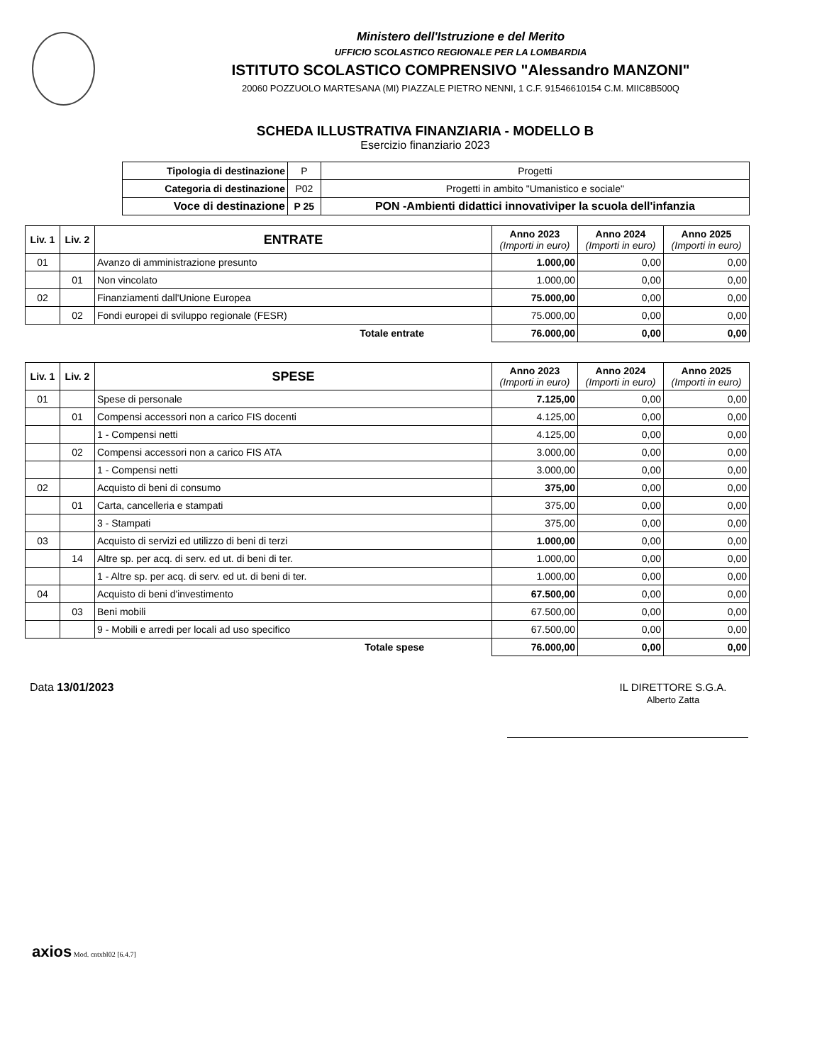Ministero dell'Istruzione e del Merito
UFFICIO SCOLASTICO REGIONALE PER LA LOMBARDIA
ISTITUTO SCOLASTICO COMPRENSIVO "Alessandro MANZONI"
20060 POZZUOLO MARTESANA (MI) PIAZZALE PIETRO NENNI, 1 C.F. 91546610154 C.M. MIIC8B500Q
SCHEDA ILLUSTRATIVA FINANZIARIA - MODELLO B
Esercizio finanziario 2023
| Tipologia di destinazione | P | Progetti |
| Categoria di destinazione | P02 | Progetti in ambito "Umanistico e sociale" |
| Voce di destinazione | P 25 | PON -Ambienti didattici innovativiper la scuola dell'infanzia |
| Liv. 1 | Liv. 2 | ENTRATE | Anno 2023 (Importi in euro) | Anno 2024 (Importi in euro) | Anno 2025 (Importi in euro) |
| --- | --- | --- | --- | --- | --- |
| 01 | | Avanzo di amministrazione presunto | 1.000,00 | 0,00 | 0,00 |
| | 01 | Non vincolato | 1.000,00 | 0,00 | 0,00 |
| 02 | | Finanziamenti dall'Unione Europea | 75.000,00 | 0,00 | 0,00 |
| | 02 | Fondi europei di sviluppo regionale (FESR) | 75.000,00 | 0,00 | 0,00 |
| | | Totale entrate | 76.000,00 | 0,00 | 0,00 |
| Liv. 1 | Liv. 2 | SPESE | Anno 2023 (Importi in euro) | Anno 2024 (Importi in euro) | Anno 2025 (Importi in euro) |
| --- | --- | --- | --- | --- | --- |
| 01 | | Spese di personale | 7.125,00 | 0,00 | 0,00 |
| | 01 | Compensi accessori non a carico FIS docenti | 4.125,00 | 0,00 | 0,00 |
| | | 1 - Compensi netti | 4.125,00 | 0,00 | 0,00 |
| | 02 | Compensi accessori non a carico FIS ATA | 3.000,00 | 0,00 | 0,00 |
| | | 1 - Compensi netti | 3.000,00 | 0,00 | 0,00 |
| 02 | | Acquisto di beni di consumo | 375,00 | 0,00 | 0,00 |
| | 01 | Carta, cancelleria e stampati | 375,00 | 0,00 | 0,00 |
| | | 3 - Stampati | 375,00 | 0,00 | 0,00 |
| 03 | | Acquisto di servizi ed utilizzo di beni di terzi | 1.000,00 | 0,00 | 0,00 |
| | 14 | Altre sp. per acq. di serv. ed ut. di beni di ter. | 1.000,00 | 0,00 | 0,00 |
| | | 1 - Altre sp. per acq. di serv. ed ut. di beni di ter. | 1.000,00 | 0,00 | 0,00 |
| 04 | | Acquisto di beni d'investimento | 67.500,00 | 0,00 | 0,00 |
| | 03 | Beni mobili | 67.500,00 | 0,00 | 0,00 |
| | | 9 - Mobili e arredi per locali ad uso specifico | 67.500,00 | 0,00 | 0,00 |
| | | Totale spese | 76.000,00 | 0,00 | 0,00 |
Data 13/01/2023 IL DIRETTORE S.G.A.
Alberto Zatta
axios Mod. cntxbl02 [6.4.7]